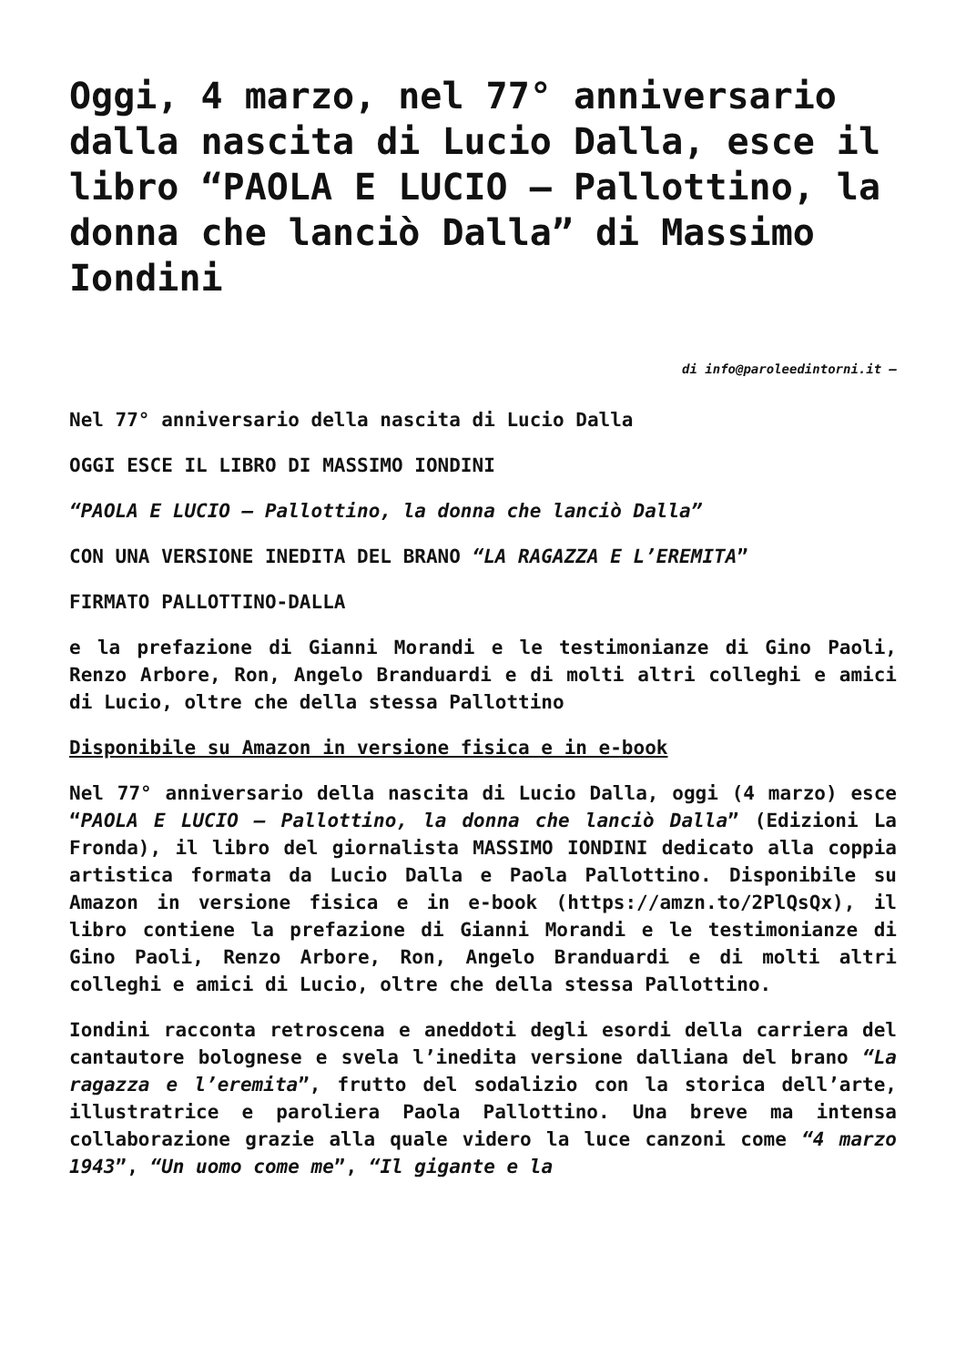Oggi, 4 marzo, nel 77° anniversario dalla nascita di Lucio Dalla, esce il libro “PAOLA E LUCIO – Pallottino, la donna che lanciò Dalla” di Massimo Iondini
di info@paroleedintorni.it –
Nel 77° anniversario della nascita di Lucio Dalla
OGGI ESCE IL LIBRO DI MASSIMO IONDINI
“PAOLA E LUCIO – Pallottino, la donna che lanciò Dalla”
CON UNA VERSIONE INEDITA DEL BRANO “LA RAGAZZA E L’EREMITA”
FIRMATO PALLOTTINO-DALLA
e la prefazione di Gianni Morandi e le testimonianze di Gino Paoli, Renzo Arbore, Ron, Angelo Branduardi e di molti altri colleghi e amici di Lucio, oltre che della stessa Pallottino
Disponibile su Amazon in versione fisica e in e-book
Nel 77° anniversario della nascita di Lucio Dalla, oggi (4 marzo) esce “PAOLA E LUCIO – Pallottino, la donna che lanciò Dalla” (Edizioni La Fronda), il libro del giornalista MASSIMO IONDINI dedicato alla coppia artistica formata da Lucio Dalla e Paola Pallottino. Disponibile su Amazon in versione fisica e in e-book (https://amzn.to/2PlQsQx), il libro contiene la prefazione di Gianni Morandi e le testimonianze di Gino Paoli, Renzo Arbore, Ron, Angelo Branduardi e di molti altri colleghi e amici di Lucio, oltre che della stessa Pallottino.
Iondini racconta retroscena e aneddoti degli esordi della carriera del cantautore bolognese e svela l’inedita versione dalliana del brano “La ragazza e l’eremita”, frutto del sodalizio con la storica dell’arte, illustratrice e paroliera Paola Pallottino. Una breve ma intensa collaborazione grazie alla quale videro la luce canzoni come “4 marzo 1943”, “Un uomo come me”, “Il gigante e la